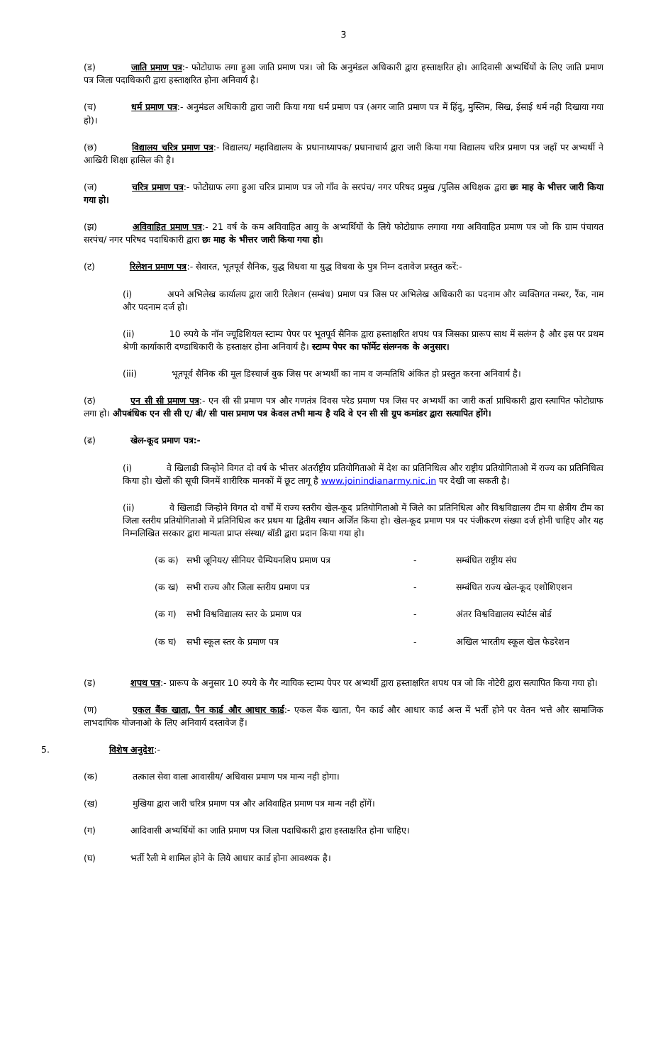3
(ड) जाति प्रमाण पत्र:- फोटोग्राफ लगा हुआ जाति प्रमाण पत्र। जो कि अनुमंडल अधिकारी द्वारा हस्ताक्षरित हो। आदिवासी अभ्यर्थियों के लिए जाति प्रमाण पत्र जिला पदाधिकारी द्वारा हस्ताक्षरित होना अनिवार्य है।
(च) धर्म प्रमाण पत्र:- अनुमंडल अधिकारी द्वारा जारी किया गया धर्म प्रमाण पत्र (अगर जाति प्रमाण पत्र में हिंदु, मुस्लिम, सिख, ईसाई धर्म नही दिखाया गया हो)।
(छ) विद्यालय चरित्र प्रमाण पत्र:- विद्यालय/ महाविद्यालय के प्रधानाध्यापक/ प्रधानाचार्य द्वारा जारी किया गया विद्यालय चरित्र प्रमाण पत्र जहाँ पर अभ्यर्थी ने आखिरी शिक्षा हासिल की है।
(ज) चरित्र प्रमाण पत्र:- फोटोग्राफ लगा हुआ चरित्र प्रामाण पत्र जो गाँव के सरपंच/ नगर परिषद प्रमुख /पुलिस अधिक्षक द्वारा छः माह के भीत्तर जारी किया गया हो।
(झ) अविवाहित प्रमाण पत्र:- 21 वर्ष के कम अविवाहित आयु के अभ्यर्थियों के लिये फोटोग्राफ लगाया गया अविवाहित प्रमाण पत्र जो कि ग्राम पंचायत सरपंच/ नगर परिषद पदाधिकारी द्वारा छः माह के भीत्तर जारी किया गया हो।
(ट) रिलेशन प्रमाण पत्र:- सेवारत, भूतपूर्व सैनिक, युद्ध विधवा या युद्ध विधवा के पुत्र निम्न दतावेज प्रस्तुत करें:-
(i) अपने अभिलेख कार्यालय द्वारा जारी रिलेशन (सम्बंध) प्रमाण पत्र जिस पर अभिलेख अधिकारी का पदनाम और व्यक्तिगत नम्बर, रैंक, नाम और पदनाम दर्ज हो।
(ii) 10 रुपये के नॉन ज्यूडिशियल स्टाम्प पेपर पर भूतपूर्व सैनिक द्वारा हस्ताक्षरित शपथ पत्र जिसका प्रारूप साथ में सलंग्न है और इस पर प्रथम श्रेणी कार्याकारी दण्डाधिकारी के हस्ताक्षर होना अनिवार्य है। स्टाम्प पेपर का फॉर्मेट संलग्नक के अनुसार।
(iii) भूतपूर्व सैनिक की मूल डिस्चार्ज बुक जिस पर अभ्यर्थी का नाम व जन्मतिथि अंकित हो प्रस्तुत करना अनिवार्य है।
(ठ) एन सी सी प्रमाण पत्र:- एन सी सी प्रमाण पत्र और गणतंत्र दिवस परेड प्रमाण पत्र जिस पर अभ्यर्थी का जारी कर्ता प्राधिकारी द्वारा स्त्यापित फोटोग्राफ लगा हो। औपबंधिक एन सी सी ए/ बी/ सी पास प्रमाण पत्र केवल तभी मान्य है यदि वे एन सी सी ग्रुप कमांडर द्वारा सत्यापित होंगे।
(ढ) खेल-कूद प्रमाण पत्र:-
(i) वे खिलाडी जिन्होने विगत दो वर्ष के भीत्तर अंतर्राष्ट्रीय प्रतियोगिताओ में देश का प्रतिनिधित्व और राष्ट्रीय प्रतियोगिताओ में राज्य का प्रतिनिधित्व किया हो। खेलों की सूची जिनमें शारीरिक मानकों में छूट लागू है www.joinindianarmy.nic.in पर देखी जा सकती है।
(ii) वे खिलाडी जिन्होने विगत दो वर्षों में राज्य स्तरीय खेल-कूद प्रतियोगिताओ में जिले का प्रतिनिधित्व और विश्वविद्यालय टीम या क्षेत्रीय टीम का जिला स्तरीय प्रतियोगिताओ में प्रतिनिधित्व कर प्रथम या द्वितीय स्थान अर्जित किया हो। खेल-कूद प्रमाण पत्र पर पंजीकरण संख्या दर्ज होनी चाहिए और यह निम्नलिखित सरकार द्वारा मान्यता प्राप्त संस्था/ बॉडी द्वारा प्रदान किया गया हो।
| (क क) | सभी जूनियर/ सीनियर चैम्पियनशिप प्रमाण पत्र | - | सम्बंधित राष्ट्रीय संघ |
| (क ख) | सभी राज्य और जिला स्तरीय प्रमाण पत्र | - | सम्बंधित राज्य खेल-कूद एशोशिएशन |
| (क ग) | सभी विश्वविद्यालय स्तर के प्रमाण पत्र | - | अंतर विश्वविद्यालय स्पोर्टस बोर्ड |
| (क घ) | सभी स्कूल स्तर के प्रमाण पत्र | - | अखिल भारतीय स्कूल खेल फेडरेशन |
(ड) शपथ पत्र:- प्रारूप के अनुसार 10 रुपये के गैर न्यायिक स्टाम्प पेपर पर अभ्यर्थी द्वारा हस्ताक्षरित शपथ पत्र जो कि नोटेरी द्वारा सत्यापित किया गया हो।
(ण) एकल बैंक खाता, पैन कार्ड और आधार कार्ड:- एकल बैंक खाता, पैन कार्ड और आधार कार्ड अन्त में भर्ती होने पर वेतन भत्ते और सामाजिक लाभदायिक योजनाओ के लिए अनिवार्य दस्तावेज हैं।
5. विशेष अनुदेश:-
(क) तत्काल सेवा वाला आवासीय/ अधिवास प्रमाण पत्र मान्य नही होगा।
(ख) मुखिया द्वारा जारी चरित्र प्रमाण पत्र और अविवाहित प्रमाण पत्र मान्य नही होंगें।
(ग) आदिवासी अभ्यर्थियों का जाति प्रमाण पत्र जिला पदाधिकारी द्वारा हस्ताक्षरित होना चाहिए।
(घ) भर्ती रैली मे शामिल होने के लिये आधार कार्ड होना आवश्यक है।